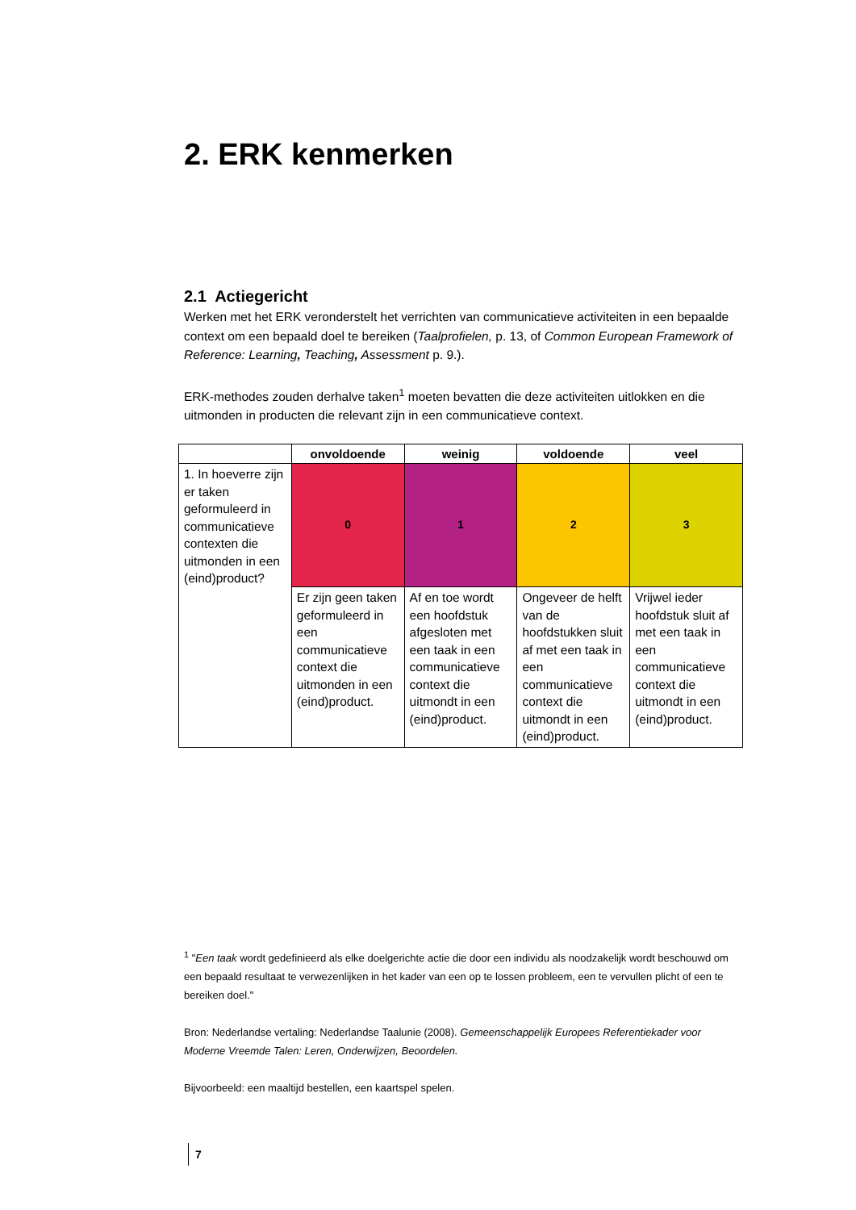2. ERK kenmerken
2.1 Actiegericht
Werken met het ERK veronderstelt het verrichten van communicatieve activiteiten in een bepaalde context om een bepaald doel te bereiken (Taalprofielen, p. 13, of Common European Framework of Reference: Learning, Teaching, Assessment p. 9.).
ERK-methodes zouden derhalve taken<sup>1</sup> moeten bevatten die deze activiteiten uitlokken en die uitmonden in producten die relevant zijn in een communicatieve context.
| | onvoldoende | weinig | voldoende | veel |
| --- | --- | --- | --- | --- |
| 1. In hoeverre zijn er taken geformuleerd in communicatieve contexten die uitmonden in een (eind)product? | 0 | 1 | 2 | 3 |
| | Er zijn geen taken geformuleerd in een communicatieve context die uitmonden in een (eind)product. | Af en toe wordt een hoofdstuk afgesloten met een taak in een communicatieve context die uitmondt in een (eind)product. | Ongeveer de helft van de hoofdstukken sluit af met een taak in een communicatieve context die uitmondt in een (eind)product. | Vrijwel ieder hoofdstuk sluit af met een taak in een communicatieve context die uitmondt in een (eind)product. |
<sup>1</sup> "Een taak wordt gedefinieerd als elke doelgerichte actie die door een individu als noodzakelijk wordt beschouwd om een bepaald resultaat te verwezenlijken in het kader van een op te lossen probleem, een te vervullen plicht of een te bereiken doel."
Bron: Nederlandse vertaling: Nederlandse Taalunie (2008). Gemeenschappelijk Europees Referentiekader voor Moderne Vreemde Talen: Leren, Onderwijzen, Beoordelen.
Bijvoorbeeld: een maaltijd bestellen, een kaartspel spelen.
7